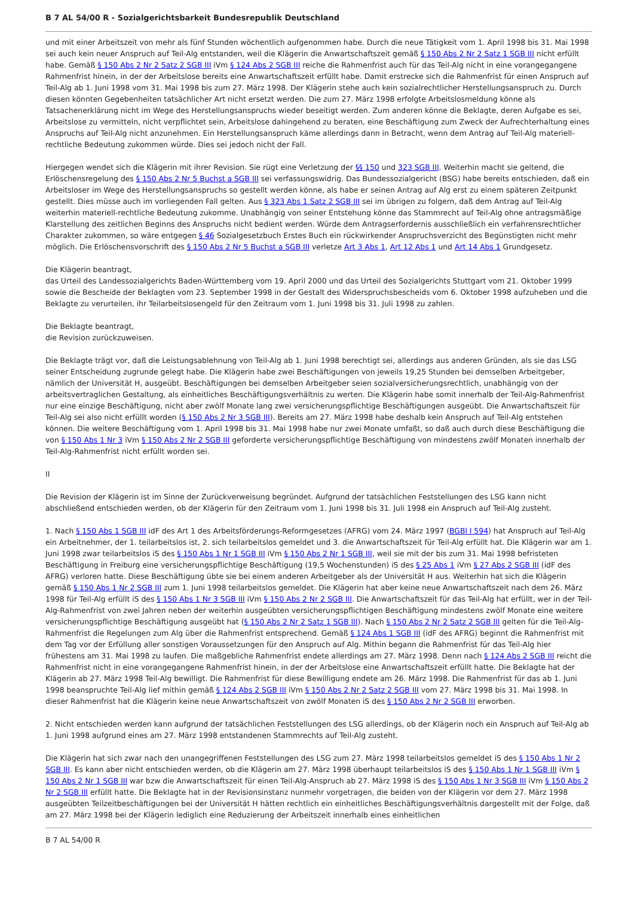B 7 AL 54/00 R - Sozialgerichtsbarkeit Bundesrepublik Deutschland
und mit einer Arbeitszeit von mehr als fünf Stunden wöchentlich aufgenommen habe. Durch die neue Tätigkeit vom 1. April 1998 bis 31. Mai 1998 sei auch kein neuer Anspruch auf Teil-Alg entstanden, weil die Klägerin die Anwartschaftszeit gemäß § 150 Abs 2 Nr 2 Satz 1 SGB III nicht erfüllt habe. Gemäß § 150 Abs 2 Nr 2 Satz 2 SGB III iVm § 124 Abs 2 SGB III reiche die Rahmenfrist auch für das Teil-Alg nicht in eine vorangegangene Rahmenfrist hinein, in der der Arbeitslose bereits eine Anwartschaftszeit erfüllt habe. Damit erstrecke sich die Rahmenfrist für einen Anspruch auf Teil-Alg ab 1. Juni 1998 vom 31. Mai 1998 bis zum 27. März 1998. Der Klägerin stehe auch kein sozialrechtlicher Herstellungsanspruch zu. Durch diesen könnten Gegebenheiten tatsächlicher Art nicht ersetzt werden. Die zum 27. März 1998 erfolgte Arbeitslosmeldung könne als Tatsachenerklärung nicht im Wege des Herstellungsanspruchs wieder beseitigt werden. Zum anderen könne die Beklagte, deren Aufgabe es sei, Arbeitslose zu vermitteln, nicht verpflichtet sein, Arbeitslose dahingehend zu beraten, eine Beschäftigung zum Zweck der Aufrechterhaltung eines Anspruchs auf Teil-Alg nicht anzunehmen. Ein Herstellungsanspruch käme allerdings dann in Betracht, wenn dem Antrag auf Teil-Alg materiell-rechtliche Bedeutung zukommen würde. Dies sei jedoch nicht der Fall.
Hiergegen wendet sich die Klägerin mit ihrer Revision. Sie rügt eine Verletzung der §§ 150 und 323 SGB III. Weiterhin macht sie geltend, die Erlöschensregelung des § 150 Abs 2 Nr 5 Buchst a SGB III sei verfassungswidrig. Das Bundessozialgericht (BSG) habe bereits entschieden, daß ein Arbeitsloser im Wege des Herstellungsanspruchs so gestellt werden könne, als habe er seinen Antrag auf Alg erst zu einem späteren Zeitpunkt gestellt. Dies müsse auch im vorliegenden Fall gelten. Aus § 323 Abs 1 Satz 2 SGB III sei im übrigen zu folgern, daß dem Antrag auf Teil-Alg weiterhin materiell-rechtliche Bedeutung zukomme. Unabhängig von seiner Entstehung könne das Stammrecht auf Teil-Alg ohne antragsmäßige Klarstellung des zeitlichen Beginns des Anspruchs nicht bedient werden. Würde dem Antragserfordernis ausschließlich ein verfahrensrechtlicher Charakter zukommen, so wäre entgegen § 46 Sozialgesetzbuch Erstes Buch ein rückwirkender Anspruchsverzicht des Begünstigten nicht mehr möglich. Die Erlöschensvorschrift des § 150 Abs 2 Nr 5 Buchst a SGB III verletze Art 3 Abs 1, Art 12 Abs 1 und Art 14 Abs 1 Grundgesetz.
Die Klägerin beantragt,
das Urteil des Landessozialgerichts Baden-Württemberg vom 19. April 2000 und das Urteil des Sozialgerichts Stuttgart vom 21. Oktober 1999 sowie die Bescheide der Beklagten vom 23. September 1998 in der Gestalt des Widerspruchsbescheids vom 6. Oktober 1998 aufzuheben und die Beklagte zu verurteilen, ihr Teilarbeitslosengeld für den Zeitraum vom 1. Juni 1998 bis 31. Juli 1998 zu zahlen.
Die Beklagte beantragt,
die Revision zurückzuweisen.
Die Beklagte trägt vor, daß die Leistungsablehnung von Teil-Alg ab 1. Juni 1998 berechtigt sei, allerdings aus anderen Gründen, als sie das LSG seiner Entscheidung zugrunde gelegt habe. Die Klägerin habe zwei Beschäftigungen von jeweils 19,25 Stunden bei demselben Arbeitgeber, nämlich der Universität H, ausgeübt. Beschäftigungen bei demselben Arbeitgeber seien sozialversicherungsrechtlich, unabhängig von der arbeitsvertraglichen Gestaltung, als einheitliches Beschäftigungsverhältnis zu werten. Die Klägerin habe somit innerhalb der Teil-Alg-Rahmenfrist nur eine einzige Beschäftigung, nicht aber zwölf Monate lang zwei versicherungspflichtige Beschäftigungen ausgeübt. Die Anwartschaftszeit für Teil-Alg sei also nicht erfüllt worden (§ 150 Abs 2 Nr 3 SGB III). Bereits am 27. März 1998 habe deshalb kein Anspruch auf Teil-Alg entstehen können. Die weitere Beschäftigung vom 1. April 1998 bis 31. Mai 1998 habe nur zwei Monate umfaßt, so daß auch durch diese Beschäftigung die von § 150 Abs 1 Nr 3 iVm § 150 Abs 2 Nr 2 SGB III geforderte versicherungspflichtige Beschäftigung von mindestens zwölf Monaten innerhalb der Teil-Alg-Rahmenfrist nicht erfüllt worden sei.
II
Die Revision der Klägerin ist im Sinne der Zurückverweisung begründet. Aufgrund der tatsächlichen Feststellungen des LSG kann nicht abschließend entschieden werden, ob der Klägerin für den Zeitraum vom 1. Juni 1998 bis 31. Juli 1998 ein Anspruch auf Teil-Alg zusteht.
1. Nach § 150 Abs 1 SGB III idF des Art 1 des Arbeitsförderungs-Reformgesetzes (AFRG) vom 24. März 1997 (BGBl I 594) hat Anspruch auf Teil-Alg ein Arbeitnehmer, der 1. teilarbeitslos ist, 2. sich teilarbeitslos gemeldet und 3. die Anwartschaftszeit für Teil-Alg erfüllt hat. Die Klägerin war am 1. Juni 1998 zwar teilarbeitslos iS des § 150 Abs 1 Nr 1 SGB III iVm § 150 Abs 2 Nr 1 SGB III, weil sie mit der bis zum 31. Mai 1998 befristeten Beschäftigung in Freiburg eine versicherungspflichtige Beschäftigung (19,5 Wochenstunden) iS des § 25 Abs 1 iVm § 27 Abs 2 SGB III (idF des AFRG) verloren hatte. Diese Beschäftigung übte sie bei einem anderen Arbeitgeber als der Universität H aus. Weiterhin hat sich die Klägerin gemäß § 150 Abs 1 Nr 2 SGB III zum 1. Juni 1998 teilarbeitslos gemeldet. Die Klägerin hat aber keine neue Anwartschaftszeit nach dem 26. März 1998 für Teil-Alg erfüllt iS des § 150 Abs 1 Nr 3 SGB III iVm § 150 Abs 2 Nr 2 SGB III. Die Anwartschaftszeit für das Teil-Alg hat erfüllt, wer in der Teil-Alg-Rahmenfrist von zwei Jahren neben der weiterhin ausgeübten versicherungspflichtigen Beschäftigung mindestens zwölf Monate eine weitere versicherungspflichtige Beschäftigung ausgeübt hat (§ 150 Abs 2 Nr 2 Satz 1 SGB III). Nach § 150 Abs 2 Nr 2 Satz 2 SGB III gelten für die Teil-Alg-Rahmenfrist die Regelungen zum Alg über die Rahmenfrist entsprechend. Gemäß § 124 Abs 1 SGB III (idF des AFRG) beginnt die Rahmenfrist mit dem Tag vor der Erfüllung aller sonstigen Voraussetzungen für den Anspruch auf Alg. Mithin begann die Rahmenfrist für das Teil-Alg hier frühestens am 31. Mai 1998 zu laufen. Die maßgebliche Rahmenfrist endete allerdings am 27. März 1998. Denn nach § 124 Abs 2 SGB III reicht die Rahmenfrist nicht in eine vorangegangene Rahmenfrist hinein, in der der Arbeitslose eine Anwartschaftszeit erfüllt hatte. Die Beklagte hat der Klägerin ab 27. März 1998 Teil-Alg bewilligt. Die Rahmenfrist für diese Bewilligung endete am 26. März 1998. Die Rahmenfrist für das ab 1. Juni 1998 beanspruchte Teil-Alg lief mithin gemäß § 124 Abs 2 SGB III iVm § 150 Abs 2 Nr 2 Satz 2 SGB III vom 27. März 1998 bis 31. Mai 1998. In dieser Rahmenfrist hat die Klägerin keine neue Anwartschaftszeit von zwölf Monaten iS des § 150 Abs 2 Nr 2 SGB III erworben.
2. Nicht entschieden werden kann aufgrund der tatsächlichen Feststellungen des LSG allerdings, ob der Klägerin noch ein Anspruch auf Teil-Alg ab 1. Juni 1998 aufgrund eines am 27. März 1998 entstandenen Stammrechts auf Teil-Alg zusteht.
Die Klägerin hat sich zwar nach den unangegriffenen Feststellungen des LSG zum 27. März 1998 teilarbeitslos gemeldet iS des § 150 Abs 1 Nr 2 SGB III. Es kann aber nicht entschieden werden, ob die Klägerin am 27. März 1998 überhaupt teilarbeitslos iS des § 150 Abs 1 Nr 1 SGB III iVm § 150 Abs 2 Nr 1 SGB III war bzw die Anwartschaftszeit für einen Teil-Alg-Anspruch ab 27. März 1998 iS des § 150 Abs 1 Nr 3 SGB III iVm § 150 Abs 2 Nr 2 SGB III erfüllt hatte. Die Beklagte hat in der Revisionsinstanz nunmehr vorgetragen, die beiden von der Klägerin vor dem 27. März 1998 ausgeübten Teilzeitbeschäftigungen bei der Universität H hätten rechtlich ein einheitliches Beschäftigungsverhältnis dargestellt mit der Folge, daß am 27. März 1998 bei der Klägerin lediglich eine Reduzierung der Arbeitszeit innerhalb eines einheitlichen
B 7 AL 54/00 R